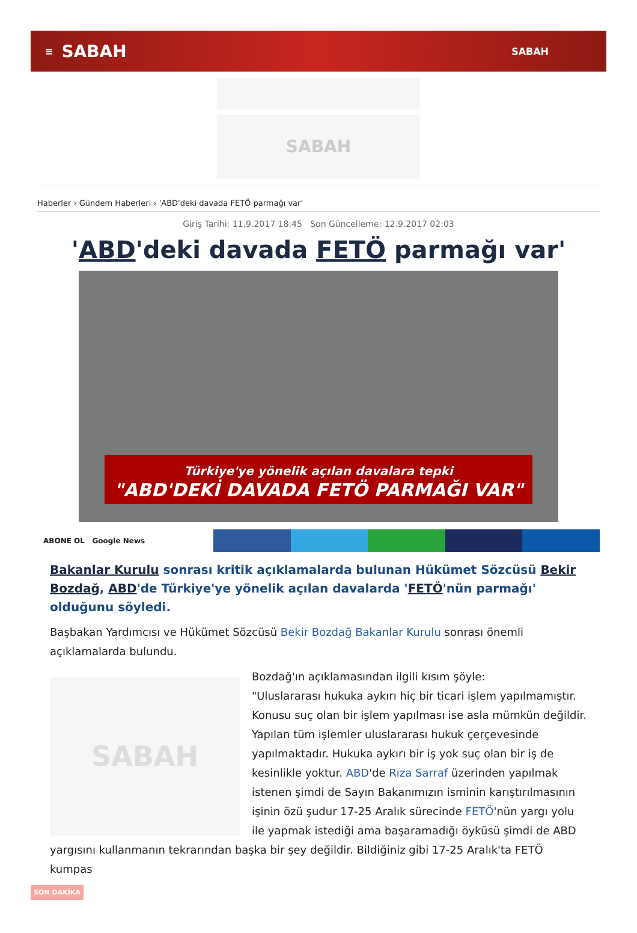≡ SABAH SABAH
SABAH
Haberler › Gündem Haberleri › 'ABD'deki davada FETÖ parmağı var'
Giriş Tarihi: 11.9.2017 18:45 Son Güncelleme: 12.9.2017 02:03
'ABD'deki davada FETÖ parmağı var'
Türkiye'ye yönelik açılan davalara tepki
"ABD'DEKİ DAVADA FETÖ PARMAĞI VAR"
ABONE OL Google News
Bakanlar Kurulu sonrası kritik açıklamalarda bulunan Hükümet Sözcüsü Bekir Bozdağ, ABD'de Türkiye'ye yönelik açılan davalarda 'FETÖ'nün parmağı' olduğunu söyledi.
Başbakan Yardımcısı ve Hükümet Sözcüsü Bekir Bozdağ Bakanlar Kurulu sonrası önemli açıklamalarda bulundu.
SABAH
Bozdağ'ın açıklamasından ilgili kısım şöyle:
"Uluslararası hukuka aykırı hiç bir ticari işlem yapılmamıştır. Konusu suç olan bir işlem yapılması ise asla mümkün değildir. Yapılan tüm işlemler uluslararası hukuk çerçevesinde yapılmaktadır. Hukuka aykırı bir iş yok suç olan bir iş de kesinlikle yoktur. ABD'de Rıza Sarraf üzerinden yapılmak istenen şimdi de Sayın Bakanımızın isminin karıştırılmasının işinin özü şudur 17-25 Aralık sürecinde FETÖ'nün yargı yolu ile yapmak istediği ama başaramadığı öyküsü şimdi de ABD yargısını kullanmanın tekrarından başka bir şey değildir. Bildiğiniz gibi 17-25 Aralık'ta FETÖ kumpas
SON DAKİKA